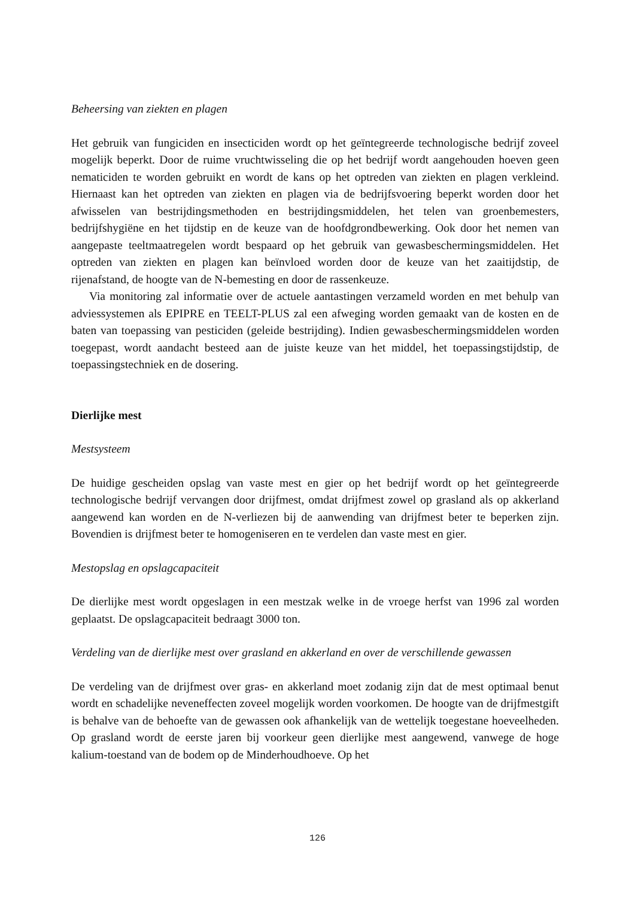Beheersing van ziekten en plagen
Het gebruik van fungiciden en insecticiden wordt op het geïntegreerde technologische bedrijf zoveel mogelijk beperkt. Door de ruime vruchtwisseling die op het bedrijf wordt aangehouden hoeven geen nematiciden te worden gebruikt en wordt de kans op het optreden van ziekten en plagen verkleind. Hiernaast kan het optreden van ziekten en plagen via de bedrijfsvoering beperkt worden door het afwisselen van bestrijdingsmethoden en bestrijdingsmiddelen, het telen van groenbemesters, bedrijfshygiëne en het tijdstip en de keuze van de hoofdgrondbewerking. Ook door het nemen van aangepaste teeltmaatregelen wordt bespaard op het gebruik van gewasbeschermingsmiddelen. Het optreden van ziekten en plagen kan beïnvloed worden door de keuze van het zaaitijdstip, de rijenafstand, de hoogte van de N-bemesting en door de rassenkeuze.
Via monitoring zal informatie over de actuele aantastingen verzameld worden en met behulp van adviessystemen als EPIPRE en TEELT-PLUS zal een afweging worden gemaakt van de kosten en de baten van toepassing van pesticiden (geleide bestrijding). Indien gewasbeschermingsmiddelen worden toegepast, wordt aandacht besteed aan de juiste keuze van het middel, het toepassingstijdstip, de toepassingstechniek en de dosering.
Dierlijke mest
Mestsysteem
De huidige gescheiden opslag van vaste mest en gier op het bedrijf wordt op het geïntegreerde technologische bedrijf vervangen door drijfmest, omdat drijfmest zowel op grasland als op akkerland aangewend kan worden en de N-verliezen bij de aanwending van drijfmest beter te beperken zijn. Bovendien is drijfmest beter te homogeniseren en te verdelen dan vaste mest en gier.
Mestopslag en opslagcapaciteit
De dierlijke mest wordt opgeslagen in een mestzak welke in de vroege herfst van 1996 zal worden geplaatst. De opslagcapaciteit bedraagt 3000 ton.
Verdeling van de dierlijke mest over grasland en akkerland en over de verschillende gewassen
De verdeling van de drijfmest over gras- en akkerland moet zodanig zijn dat de mest optimaal benut wordt en schadelijke neveneffecten zoveel mogelijk worden voorkomen. De hoogte van de drijfmestgift is behalve van de behoefte van de gewassen ook afhankelijk van de wettelijk toegestane hoeveelheden. Op grasland wordt de eerste jaren bij voorkeur geen dierlijke mest aangewend, vanwege de hoge kalium-toestand van de bodem op de Minderhoudhoeve. Op het
126